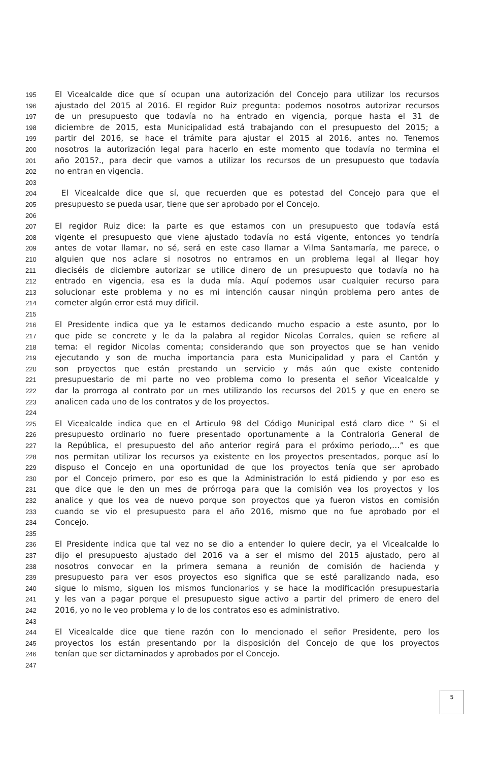195 El Vicealcalde dice que sí ocupan una autorización del Concejo para utilizar los recursos
196 ajustado del 2015 al 2016. El regidor Ruiz pregunta: podemos nosotros autorizar recursos
197 de un presupuesto que todavía no ha entrado en vigencia, porque hasta el 31 de
198 diciembre de 2015, esta Municipalidad está trabajando con el presupuesto del 2015; a
199 partir del 2016, se hace el trámite para ajustar el 2015 al 2016, antes no. Tenemos
200 nosotros la autorización legal para hacerlo en este momento que todavía no termina el
201 año 2015?., para decir que vamos a utilizar los recursos de un presupuesto que todavía
202 no entran en vigencia.
203
204 El Vicealcalde dice que sí, que recuerden que es potestad del Concejo para que el
205 presupuesto se pueda usar, tiene que ser aprobado por el Concejo.
206
207 El regidor Ruiz dice: la parte es que estamos con un presupuesto que todavía está
208 vigente el presupuesto que viene ajustado todavía no está vigente, entonces yo tendría
209 antes de votar llamar, no sé, será en este caso llamar a Vilma Santamaría, me parece, o
210 alguien que nos aclare si nosotros no entramos en un problema legal al llegar hoy
211 dieciséis de diciembre autorizar se utilice dinero de un presupuesto que todavía no ha
212 entrado en vigencia, esa es la duda mía. Aquí podemos usar cualquier recurso para
213 solucionar este problema y no es mi intención causar ningún problema pero antes de
214 cometer algún error está muy difícil.
215
216 El Presidente indica que ya le estamos dedicando mucho espacio a este asunto, por lo
217 que pide se concrete y le da la palabra al regidor Nicolas Corrales, quien se refiere al
218 tema: el regidor Nicolas comenta; considerando que son proyectos que se han venido
219 ejecutando y son de mucha importancia para esta Municipalidad y para el Cantón y
220 son proyectos que están prestando un servicio y más aún que existe contenido
221 presupuestario de mi parte no veo problema como lo presenta el señor Vicealcalde y
222 dar la prorroga al contrato por un mes utilizando los recursos del 2015 y que en enero se
223 analicen cada uno de los contratos y de los proyectos.
224
225 El Vicealcalde indica que en el Articulo 98 del Código Municipal está claro dice “ Si el
226 presupuesto ordinario no fuere presentado oportunamente a la Contraloria General de
227 la República, el presupuesto del año anterior regirá para el próximo periodo,…” es que
228 nos permitan utilizar los recursos ya existente en los proyectos presentados, porque así lo
229 dispuso el Concejo en una oportunidad de que los proyectos tenía que ser aprobado
230 por el Concejo primero, por eso es que la Administración lo está pidiendo y por eso es
231 que dice que le den un mes de prórroga para que la comisión vea los proyectos y los
232 analice y que los vea de nuevo porque son proyectos que ya fueron vistos en comisión
233 cuando se vio el presupuesto para el año 2016, mismo que no fue aprobado por el
234 Concejo.
235
236 El Presidente indica que tal vez no se dio a entender lo quiere decir, ya el Vicealcalde lo
237 dijo el presupuesto ajustado del 2016 va a ser el mismo del 2015 ajustado, pero al
238 nosotros convocar en la primera semana a reunión de comisión de hacienda y
239 presupuesto para ver esos proyectos eso significa que se esté paralizando nada, eso
240 sigue lo mismo, siguen los mismos funcionarios y se hace la modificación presupuestaria
241 y les van a pagar porque el presupuesto sigue activo a partir del primero de enero del
242 2016, yo no le veo problema y lo de los contratos eso es administrativo.
243
244 El Vicealcalde dice que tiene razón con lo mencionado el señor Presidente, pero los
245 proyectos los están presentando por la disposición del Concejo de que los proyectos
246 tenían que ser dictaminados y aprobados por el Concejo.
247
5